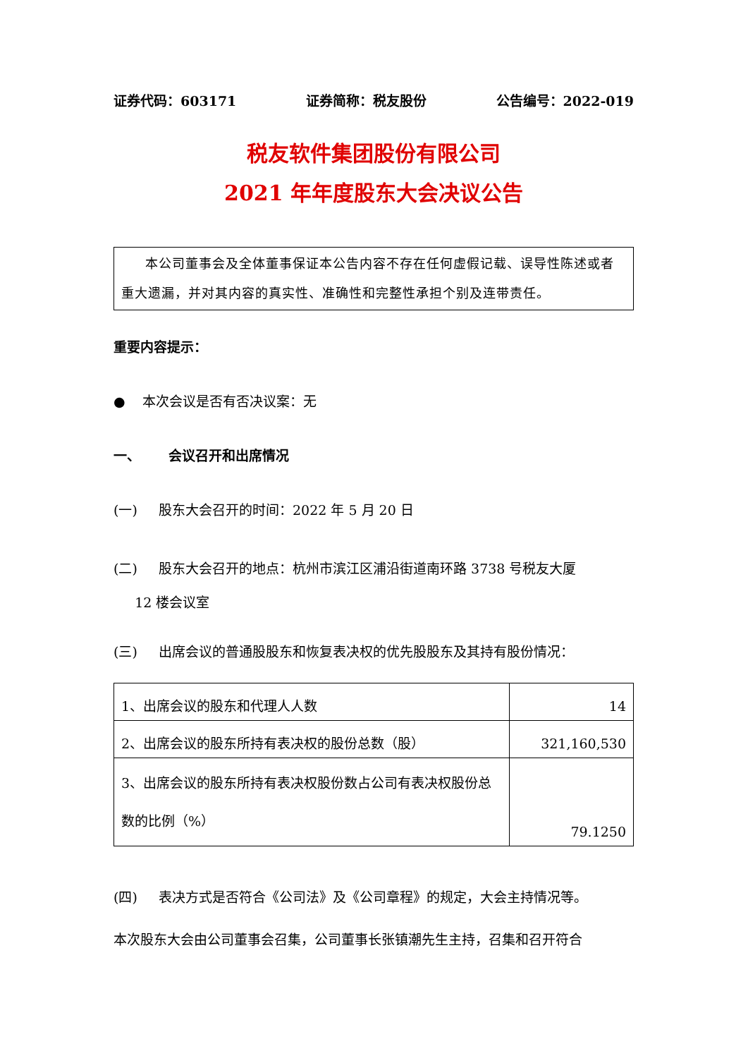证券代码：603171 证券简称：税友股份 公告编号：2022-019
税友软件集团股份有限公司
2021 年年度股东大会决议公告
本公司董事会及全体董事保证本公告内容不存在任何虚假记载、误导性陈述或者重大遗漏，并对其内容的真实性、准确性和完整性承担个别及连带责任。
重要内容提示：
● 本次会议是否有否决议案：无
一、 会议召开和出席情况
(一) 股东大会召开的时间：2022 年 5 月 20 日
(二) 股东大会召开的地点：杭州市滨江区浦沿街道南环路 3738 号税友大厦
12 楼会议室
(三) 出席会议的普通股股东和恢复表决权的优先股股东及其持有股份情况：
| 1、出席会议的股东和代理人人数 | 14 |
| 2、出席会议的股东所持有表决权的股份总数（股） | 321,160,530 |
| 3、出席会议的股东所持有表决权股份数占公司有表决权股份总数的比例（%） | 79.1250 |
(四) 表决方式是否符合《公司法》及《公司章程》的规定，大会主持情况等。
本次股东大会由公司董事会召集，公司董事长张镇潮先生主持，召集和召开符合